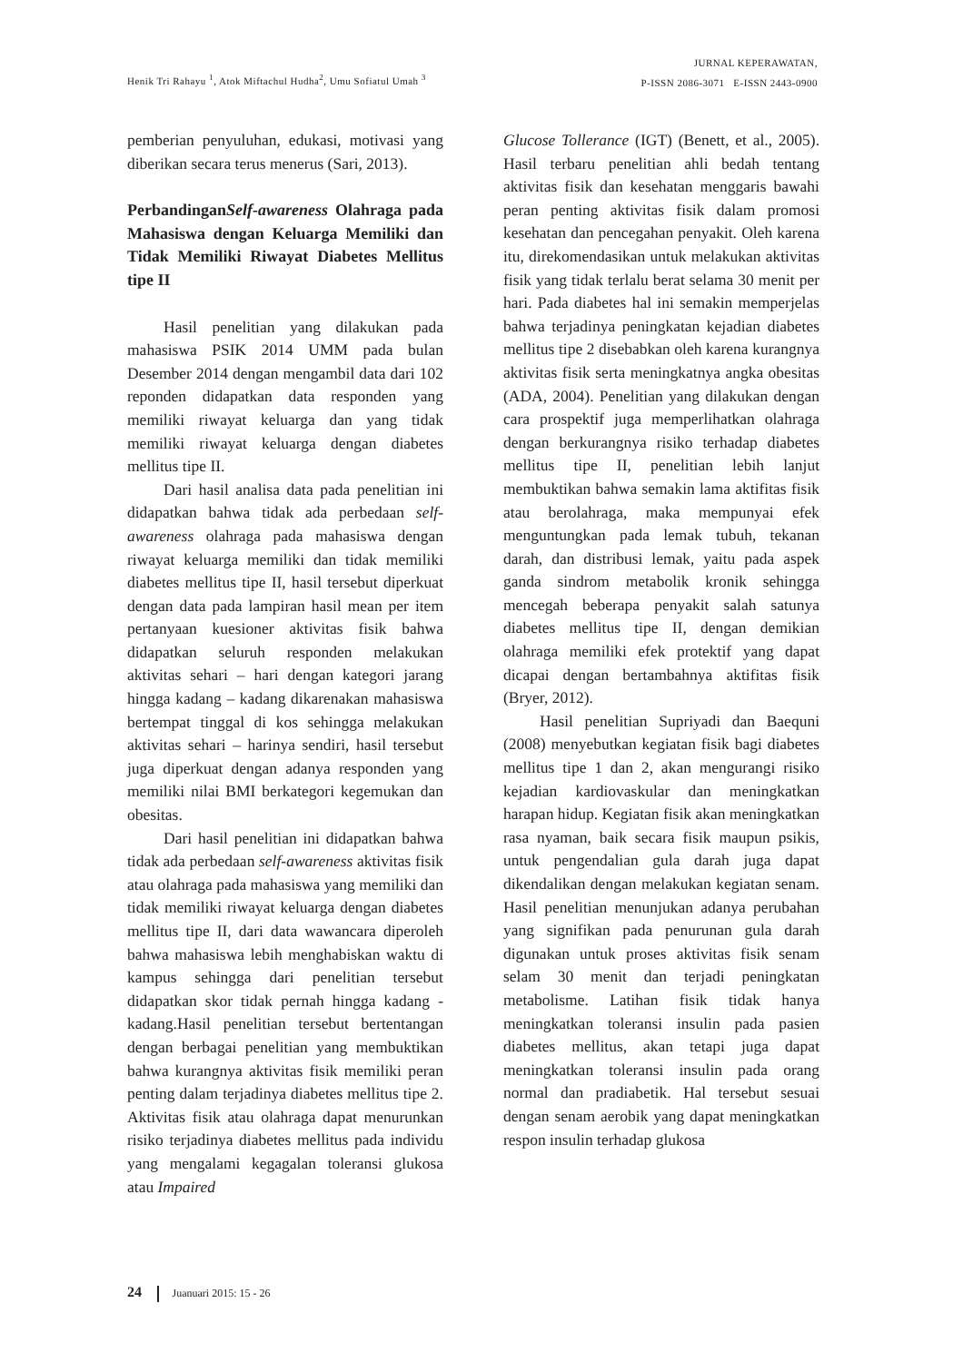Henik Tri Rahayu <sup>1</sup>, Atok Miftachul Hudha<sup>2</sup>, Umu Sofiatul Umah <sup>3</sup>
JURNAL KEPERAWATAN,
P-ISSN 2086-3071 E-ISSN 2443-0900
pemberian penyuluhan, edukasi, motivasi yang diberikan secara terus menerus (Sari, 2013).
PerbandinganSelf-awareness Olahraga pada Mahasiswa dengan Keluarga Memiliki dan Tidak Memiliki Riwayat Diabetes Mellitus tipe II
Hasil penelitian yang dilakukan pada mahasiswa PSIK 2014 UMM pada bulan Desember 2014 dengan mengambil data dari 102 reponden didapatkan data responden yang memiliki riwayat keluarga dan yang tidak memiliki riwayat keluarga dengan diabetes mellitus tipe II.
Dari hasil analisa data pada penelitian ini didapatkan bahwa tidak ada perbedaan self-awareness olahraga pada mahasiswa dengan riwayat keluarga memiliki dan tidak memiliki diabetes mellitus tipe II, hasil tersebut diperkuat dengan data pada lampiran hasil mean per item pertanyaan kuesioner aktivitas fisik bahwa didapatkan seluruh responden melakukan aktivitas sehari – hari dengan kategori jarang hingga kadang – kadang dikarenakan mahasiswa bertempat tinggal di kos sehingga melakukan aktivitas sehari – harinya sendiri, hasil tersebut juga diperkuat dengan adanya responden yang memiliki nilai BMI berkategori kegemukan dan obesitas.
Dari hasil penelitian ini didapatkan bahwa tidak ada perbedaan self-awareness aktivitas fisik atau olahraga pada mahasiswa yang memiliki dan tidak memiliki riwayat keluarga dengan diabetes mellitus tipe II, dari data wawancara diperoleh bahwa mahasiswa lebih menghabiskan waktu di kampus sehingga dari penelitian tersebut didapatkan skor tidak pernah hingga kadang - kadang.Hasil penelitian tersebut bertentangan dengan berbagai penelitian yang membuktikan bahwa kurangnya aktivitas fisik memiliki peran penting dalam terjadinya diabetes mellitus tipe 2. Aktivitas fisik atau olahraga dapat menurunkan risiko terjadinya diabetes mellitus pada individu yang mengalami kegagalan toleransi glukosa atau Impaired
Glucose Tollerance (IGT) (Benett, et al., 2005). Hasil terbaru penelitian ahli bedah tentang aktivitas fisik dan kesehatan menggaris bawahi peran penting aktivitas fisik dalam promosi kesehatan dan pencegahan penyakit. Oleh karena itu, direkomendasikan untuk melakukan aktivitas fisik yang tidak terlalu berat selama 30 menit per hari. Pada diabetes hal ini semakin memperjelas bahwa terjadinya peningkatan kejadian diabetes mellitus tipe 2 disebabkan oleh karena kurangnya aktivitas fisik serta meningkatnya angka obesitas (ADA, 2004). Penelitian yang dilakukan dengan cara prospektif juga memperlihatkan olahraga dengan berkurangnya risiko terhadap diabetes mellitus tipe II, penelitian lebih lanjut membuktikan bahwa semakin lama aktifitas fisik atau berolahraga, maka mempunyai efek menguntungkan pada lemak tubuh, tekanan darah, dan distribusi lemak, yaitu pada aspek ganda sindrom metabolik kronik sehingga mencegah beberapa penyakit salah satunya diabetes mellitus tipe II, dengan demikian olahraga memiliki efek protektif yang dapat dicapai dengan bertambahnya aktifitas fisik (Bryer, 2012).
Hasil penelitian Supriyadi dan Baequni (2008) menyebutkan kegiatan fisik bagi diabetes mellitus tipe 1 dan 2, akan mengurangi risiko kejadian kardiovaskular dan meningkatkan harapan hidup. Kegiatan fisik akan meningkatkan rasa nyaman, baik secara fisik maupun psikis, untuk pengendalian gula darah juga dapat dikendalikan dengan melakukan kegiatan senam. Hasil penelitian menunjukan adanya perubahan yang signifikan pada penurunan gula darah digunakan untuk proses aktivitas fisik senam selam 30 menit dan terjadi peningkatan metabolisme. Latihan fisik tidak hanya meningkatkan toleransi insulin pada pasien diabetes mellitus, akan tetapi juga dapat meningkatkan toleransi insulin pada orang normal dan pradiabetik. Hal tersebut sesuai dengan senam aerobik yang dapat meningkatkan respon insulin terhadap glukosa
24 Juanuari 2015: 15 - 26